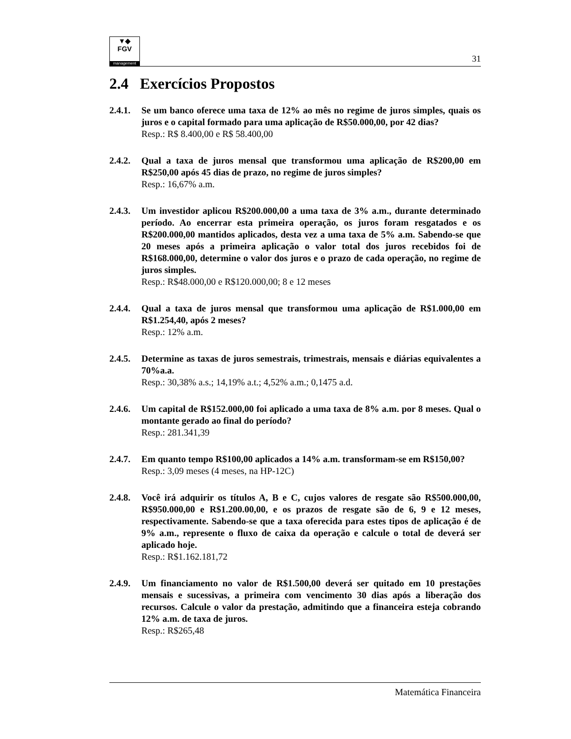▼◆
FGV
management
31
2.4 Exercícios Propostos
2.4.1.
Se um banco oferece uma taxa de 12% ao mês no regime de juros simples, quais os juros e o capital formado para uma aplicação de R$50.000,00, por 42 dias?
Resp.: R$ 8.400,00 e R$ 58.400,00
2.4.2.
Qual a taxa de juros mensal que transformou uma aplicação de R$200,00 em R$250,00 após 45 dias de prazo, no regime de juros simples?
Resp.: 16,67% a.m.
2.4.3.
Um investidor aplicou R$200.000,00 a uma taxa de 3% a.m., durante determinado período. Ao encerrar esta primeira operação, os juros foram resgatados e os R$200.000,00 mantidos aplicados, desta vez a uma taxa de 5% a.m. Sabendo-se que 20 meses após a primeira aplicação o valor total dos juros recebidos foi de R$168.000,00, determine o valor dos juros e o prazo de cada operação, no regime de juros simples.
Resp.: R$48.000,00 e R$120.000,00; 8 e 12 meses
2.4.4.
Qual a taxa de juros mensal que transformou uma aplicação de R$1.000,00 em R$1.254,40, após 2 meses?
Resp.: 12% a.m.
2.4.5.
Determine as taxas de juros semestrais, trimestrais, mensais e diárias equivalentes a 70%a.a.
Resp.: 30,38% a.s.; 14,19% a.t.; 4,52% a.m.; 0,1475 a.d.
2.4.6.
Um capital de R$152.000,00 foi aplicado a uma taxa de 8% a.m. por 8 meses. Qual o montante gerado ao final do período?
Resp.: 281.341,39
2.4.7.
Em quanto tempo R$100,00 aplicados a 14% a.m. transformam-se em R$150,00?
Resp.: 3,09 meses (4 meses, na HP-12C)
2.4.8.
Você irá adquirir os títulos A, B e C, cujos valores de resgate são R$500.000,00, R$950.000,00 e R$1.200.00,00, e os prazos de resgate são de 6, 9 e 12 meses, respectivamente. Sabendo-se que a taxa oferecida para estes tipos de aplicação é de 9% a.m., represente o fluxo de caixa da operação e calcule o total de deverá ser aplicado hoje.
Resp.: R$1.162.181,72
2.4.9.
Um financiamento no valor de R$1.500,00 deverá ser quitado em 10 prestações mensais e sucessivas, a primeira com vencimento 30 dias após a liberação dos recursos. Calcule o valor da prestação, admitindo que a financeira esteja cobrando 12% a.m. de taxa de juros.
Resp.: R$265,48
Matemática Financeira